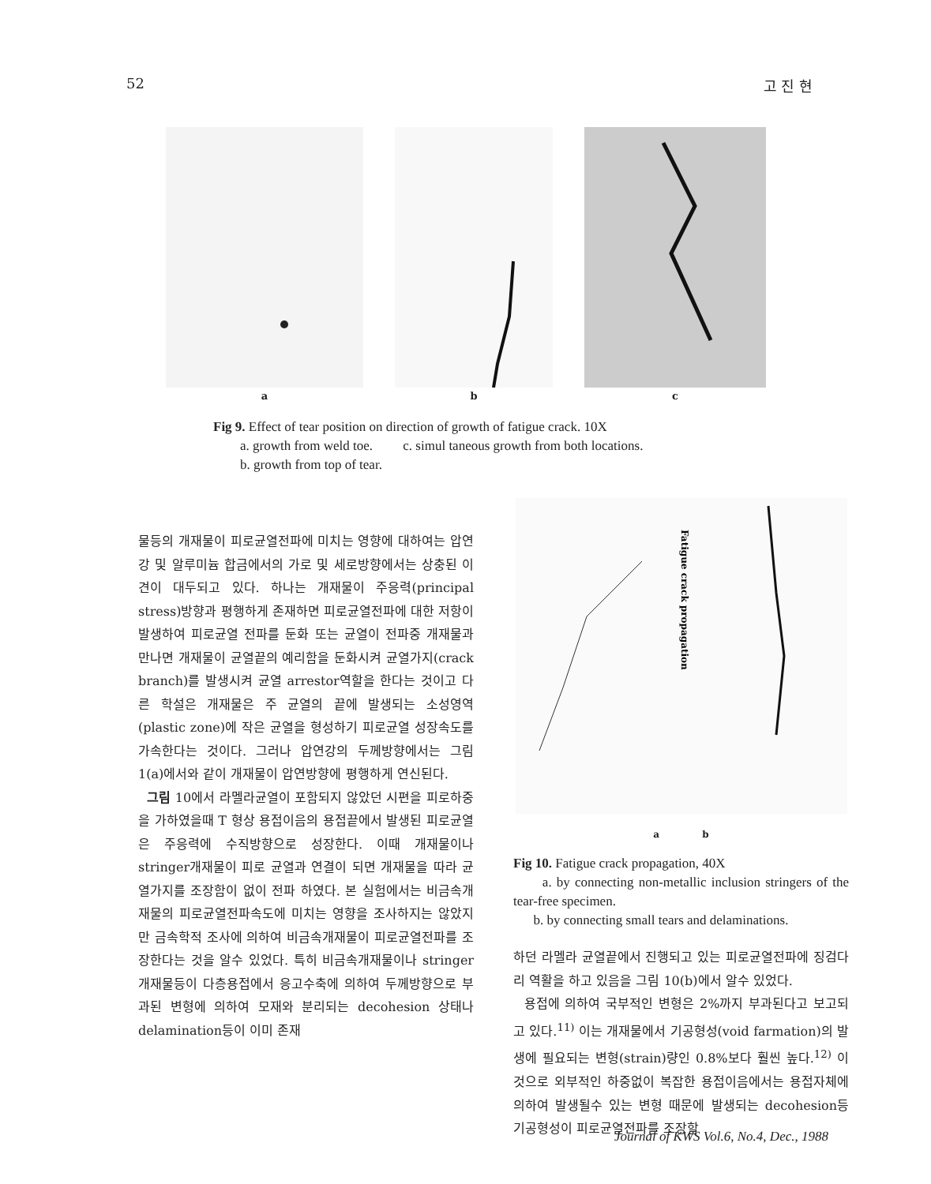52 고 진 현
a
b
c
Fig 9. Effect of tear position on direction of growth of fatigue crack. 10X
a. growth from weld toe. c. simul taneous growth from both locations.
b. growth from top of tear.
물등의 개재물이 피로균열전파에 미치는 영향에 대하여는 압연강 및 알루미늄 합금에서의 가로 및 세로방향에서는 상충된 이견이 대두되고 있다. 하나는 개재물이 주응력(principal stress)방향과 평행하게 존재하면 피로균열전파에 대한 저항이 발생하여 피로균열 전파를 둔화 또는 균열이 전파중 개재물과 만나면 개재물이 균열끝의 예리함을 둔화시켜 균열가지(crack branch)를 발생시켜 균열 arrestor역할을 한다는 것이고 다른 학설은 개재물은 주 균열의 끝에 발생되는 소성영역(plastic zone)에 작은 균열을 형성하기 피로균열 성장속도를 가속한다는 것이다. 그러나 압연강의 두께방향에서는 그림 1(a)에서와 같이 개재물이 압연방향에 평행하게 연신된다.
그림 10에서 라멜라균열이 포함되지 않았던 시편을 피로하중을 가하였을때 T 형상 용접이음의 용접끝에서 발생된 피로균열은 주응력에 수직방향으로 성장한다. 이때 개재물이나 stringer개재물이 피로 균열과 연결이 되면 개재물을 따라 균열가지를 조장함이 없이 전파 하였다. 본 실험에서는 비금속개재물의 피로균열전파속도에 미치는 영향을 조사하지는 않았지만 금속학적 조사에 의하여 비금속개재물이 피로균열전파를 조장한다는 것을 알수 있었다. 특히 비금속개재물이나 stringer 개재물등이 다층용접에서 응고수축에 의하여 두께방향으로 부과된 변형에 의하여 모재와 분리되는 decohesion 상태나 delamination등이 이미 존재
Fatigue crack propagation
a b
Fig 10. Fatigue crack propagation, 40X
a. by connecting non-metallic inclusion stringers of the tear-free specimen.
b. by connecting small tears and delaminations.
하던 라멜라 균열끝에서 진행되고 있는 피로균열전파에 징검다리 역활을 하고 있음을 그림 10(b)에서 알수 있었다.
용접에 의하여 국부적인 변형은 2%까지 부과된다고 보고되고 있다.<sup>11)</sup> 이는 개재물에서 기공형성(void farmation)의 발생에 필요되는 변형(strain)량인 0.8%보다 훨씬 높다.<sup>12)</sup> 이것으로 외부적인 하중없이 복잡한 용접이음에서는 용접자체에 의하여 발생될수 있는 변형 때문에 발생되는 decohesion등 기공형성이 피로균열전파를 조장할
Journal of KWS Vol.6, No.4, Dec., 1988